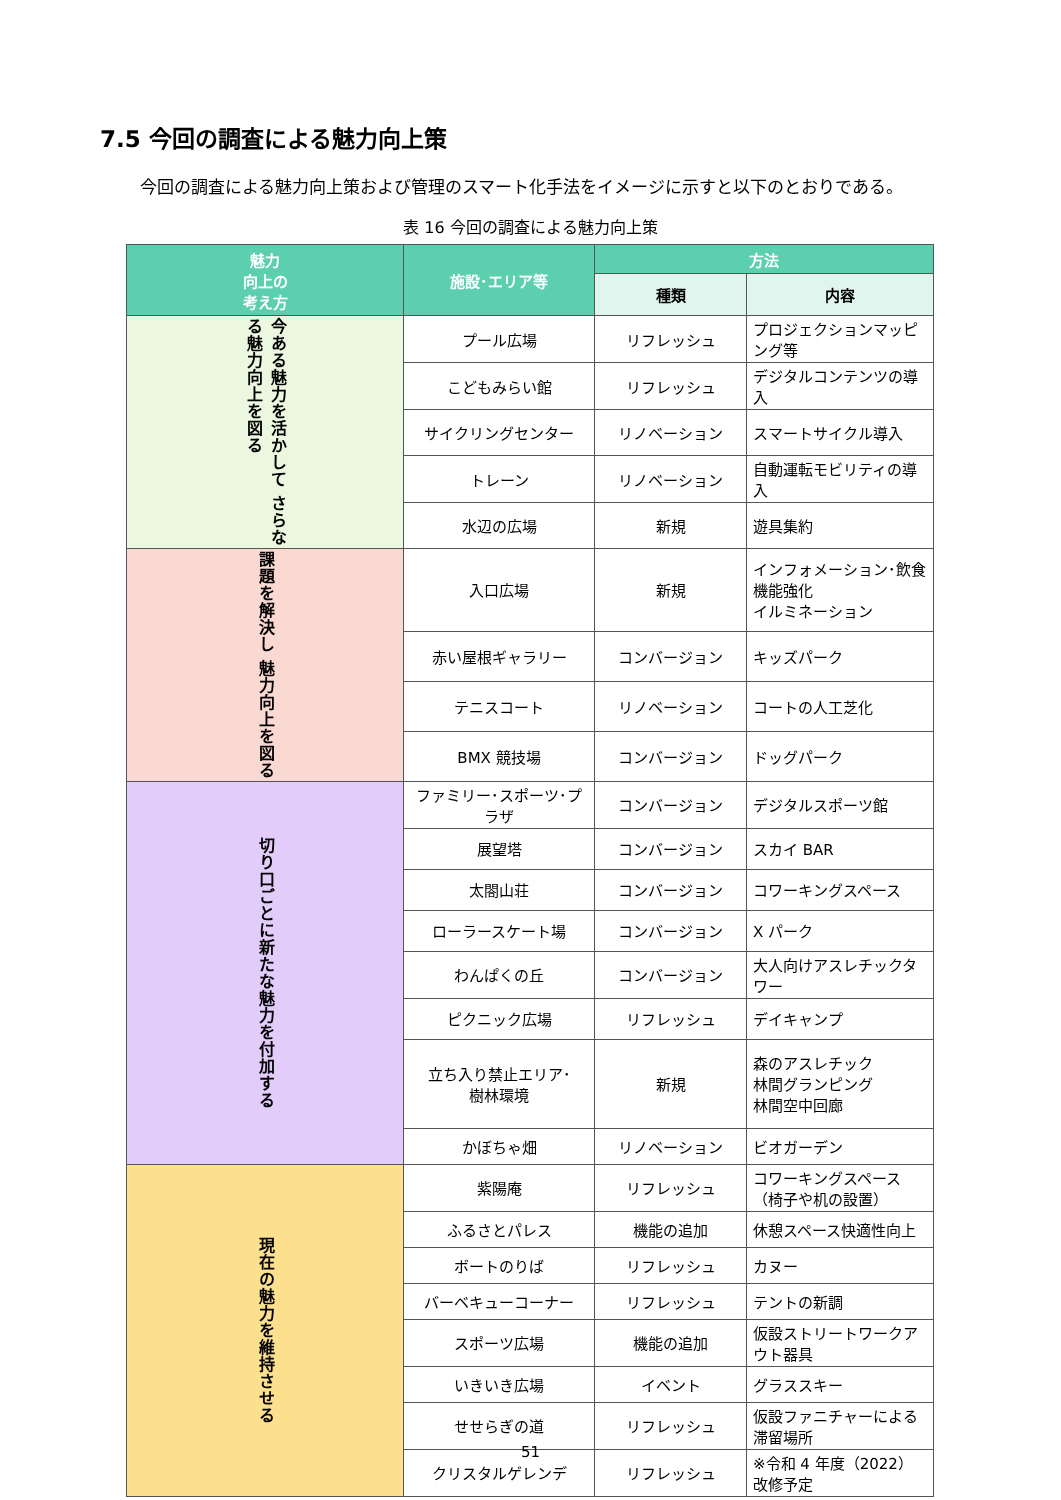7.5 今回の調査による魅力向上策
今回の調査による魅力向上策および管理のスマート化手法をイメージに示すと以下のとおりである。
表 16 今回の調査による魅力向上策
| 魅力 向上の 考え方 | 施設･エリア等 | 方法 | |
| --- | --- | --- | --- |
| | | 種類 | 内容 |
| 今ある魅力を活かして さらなる魅力向上を図る | プール広場 | リフレッシュ | プロジェクションマッピング等 |
| | こどもみらい館 | リフレッシュ | デジタルコンテンツの導入 |
| | サイクリングセンター | リノベーション | スマートサイクル導入 |
| | トレーン | リノベーション | 自動運転モビリティの導入 |
| | 水辺の広場 | 新規 | 遊具集約 |
| 課題を解決し 魅力向上を図る | 入口広場 | 新規 | インフォメーション･飲食機能強化 イルミネーション |
| | 赤い屋根ギャラリー | コンバージョン | キッズパーク |
| | テニスコート | リノベーション | コートの人工芝化 |
| | BMX 競技場 | コンバージョン | ドッグパーク |
| 切り口ごとに新たな魅力を付加する | ファミリー･スポーツ･プラザ | コンバージョン | デジタルスポーツ館 |
| | 展望塔 | コンバージョン | スカイ BAR |
| | 太閤山荘 | コンバージョン | コワーキングスペース |
| | ローラースケート場 | コンバージョン | X パーク |
| | わんぱくの丘 | コンバージョン | 大人向けアスレチックタワー |
| | ピクニック広場 | リフレッシュ | デイキャンプ |
| | 立ち入り禁止エリア･ 樹林環境 | 新規 | 森のアスレチック 林間グランピング 林間空中回廊 |
| | かぼちゃ畑 | リノベーション | ビオガーデン |
| 現在の魅力を維持させる | 紫陽庵 | リフレッシュ | コワーキングスペース（椅子や机の設置） |
| | ふるさとパレス | 機能の追加 | 休憩スペース快適性向上 |
| | ボートのりば | リフレッシュ | カヌー |
| | バーベキューコーナー | リフレッシュ | テントの新調 |
| | スポーツ広場 | 機能の追加 | 仮設ストリートワークアウト器具 |
| | いきいき広場 | イベント | グラススキー |
| | せせらぎの道 | リフレッシュ | 仮設ファニチャーによる滞留場所 |
| | クリスタルゲレンデ | リフレッシュ | ※令和 4 年度（2022）改修予定 |
51